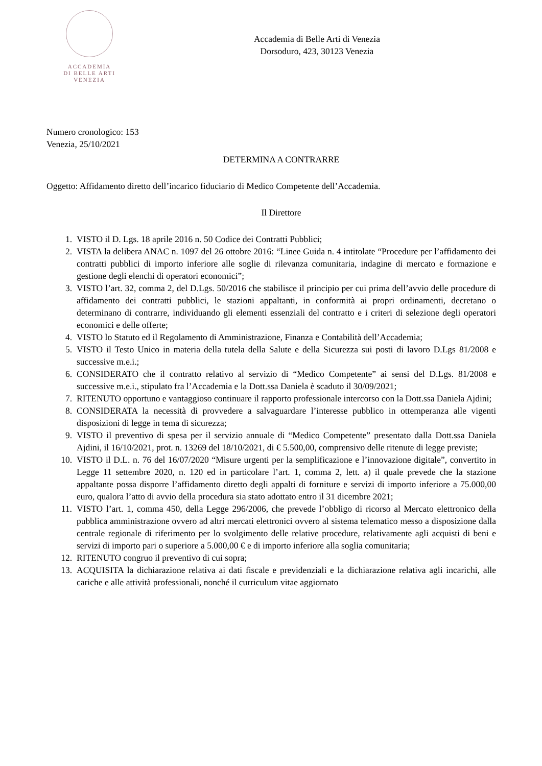ACCADEMIA
DI BELLE ARTI
VENEZIA
Accademia di Belle Arti di Venezia
Dorsoduro, 423, 30123 Venezia
Numero cronologico: 153
Venezia, 25/10/2021
DETERMINA A CONTRARRE
Oggetto: Affidamento diretto dell’incarico fiduciario di Medico Competente dell’Accademia.
Il Direttore
1. VISTO il D. Lgs. 18 aprile 2016 n. 50 Codice dei Contratti Pubblici;
2. VISTA la delibera ANAC n. 1097 del 26 ottobre 2016: “Linee Guida n. 4 intitolate “Procedure per l’affidamento dei contratti pubblici di importo inferiore alle soglie di rilevanza comunitaria, indagine di mercato e formazione e gestione degli elenchi di operatori economici”;
3. VISTO l’art. 32, comma 2, del D.Lgs. 50/2016 che stabilisce il principio per cui prima dell’avvio delle procedure di affidamento dei contratti pubblici, le stazioni appaltanti, in conformità ai propri ordinamenti, decretano o determinano di contrarre, individuando gli elementi essenziali del contratto e i criteri di selezione degli operatori economici e delle offerte;
4. VISTO lo Statuto ed il Regolamento di Amministrazione, Finanza e Contabilità dell’Accademia;
5. VISTO il Testo Unico in materia della tutela della Salute e della Sicurezza sui posti di lavoro D.Lgs 81/2008 e successive m.e.i.;
6. CONSIDERATO che il contratto relativo al servizio di “Medico Competente” ai sensi del D.Lgs. 81/2008 e successive m.e.i., stipulato fra l’Accademia e la Dott.ssa Daniela è scaduto il 30/09/2021;
7. RITENUTO opportuno e vantaggioso continuare il rapporto professionale intercorso con la Dott.ssa Daniela Ajdini;
8. CONSIDERATA la necessità di provvedere a salvaguardare l’interesse pubblico in ottemperanza alle vigenti disposizioni di legge in tema di sicurezza;
9. VISTO il preventivo di spesa per il servizio annuale di “Medico Competente” presentato dalla Dott.ssa Daniela Ajdini, il 16/10/2021, prot. n. 13269 del 18/10/2021, di € 5.500,00, comprensivo delle ritenute di legge previste;
10. VISTO il D.L. n. 76 del 16/07/2020 “Misure urgenti per la semplificazione e l’innovazione digitale”, convertito in Legge 11 settembre 2020, n. 120 ed in particolare l’art. 1, comma 2, lett. a) il quale prevede che la stazione appaltante possa disporre l’affidamento diretto degli appalti di forniture e servizi di importo inferiore a 75.000,00 euro, qualora l’atto di avvio della procedura sia stato adottato entro il 31 dicembre 2021;
11. VISTO l’art. 1, comma 450, della Legge 296/2006, che prevede l’obbligo di ricorso al Mercato elettronico della pubblica amministrazione ovvero ad altri mercati elettronici ovvero al sistema telematico messo a disposizione dalla centrale regionale di riferimento per lo svolgimento delle relative procedure, relativamente agli acquisti di beni e servizi di importo pari o superiore a 5.000,00 € e di importo inferiore alla soglia comunitaria;
12. RITENUTO congruo il preventivo di cui sopra;
13. ACQUISITA la dichiarazione relativa ai dati fiscale e previdenziali e la dichiarazione relativa agli incarichi, alle cariche e alle attività professionali, nonché il curriculum vitae aggiornato